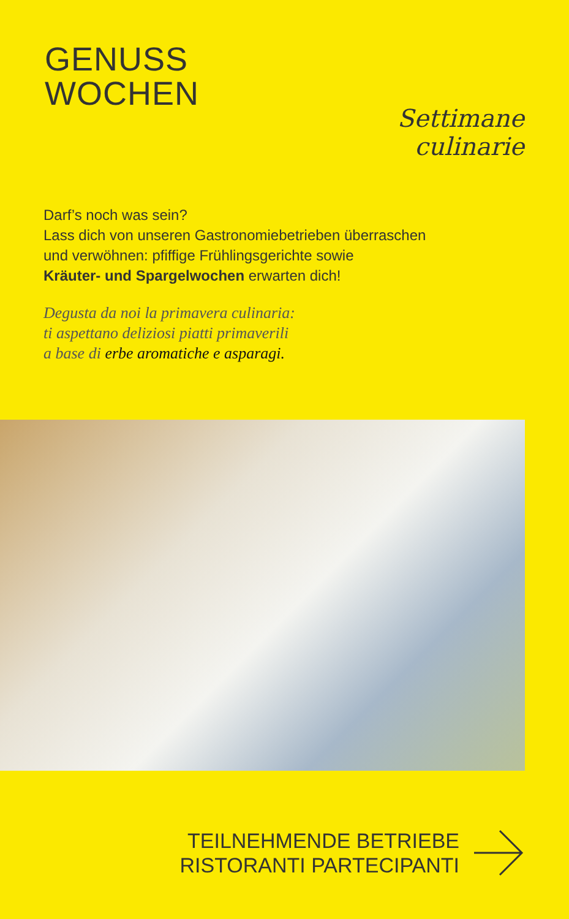GENUSS
WOCHEN
Settimane
culinarie
Darf’s noch was sein?
Lass dich von unseren Gastronomiebetrieben überraschen
und verwöhnen: pfiffige Frühlingsgerichte sowie
Kräuter- und Spargelwochen erwarten dich!
Degusta da noi la primavera culinaria:
ti aspettano deliziosi piatti primaverili
a base di erbe aromatiche e asparagi.
TEILNEHMENDE BETRIEBE
RISTORANTI PARTECIPANTI